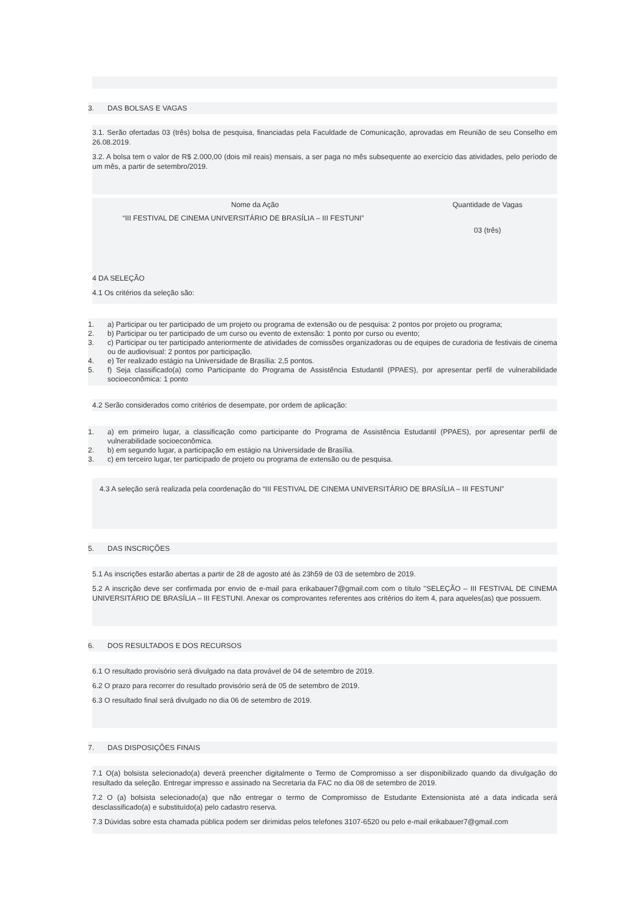3. DAS BOLSAS E VAGAS
3.1. Serão ofertadas 03 (três) bolsa de pesquisa, financiadas pela Faculdade de Comunicação, aprovadas em Reunião de seu Conselho em 26.08.2019.
3.2. A bolsa tem o valor de R$ 2.000,00 (dois mil reais) mensais, a ser paga no mês subsequente ao exercício das atividades, pelo período de um mês, a partir de setembro/2019.
| Nome da Ação | Quantidade de Vagas |
| --- | --- |
| “III FESTIVAL DE CINEMA UNIVERSITÁRIO DE BRASÍLIA – III FESTUNI” | 03 (três) |
4 DA SELEÇÃO
4.1 Os critérios da seleção são:
1. a) Participar ou ter participado de um projeto ou programa de extensão ou de pesquisa: 2 pontos por projeto ou programa;
2. b) Participar ou ter participado de um curso ou evento de extensão: 1 ponto por curso ou evento;
3. c) Participar ou ter participado anteriormente de atividades de comissões organizadoras ou de equipes de curadoria de festivais de cinema ou de audiovisual: 2 pontos por participação.
4. e) Ter realizado estágio na Universidade de Brasília: 2,5 pontos.
5. f) Seja classificado(a) como Participante do Programa de Assistência Estudantil (PPAES), por apresentar perfil de vulnerabilidade socioeconômica: 1 ponto
4.2 Serão considerados como critérios de desempate, por ordem de aplicação:
1. a) em primeiro lugar, a classificação como participante do Programa de Assistência Estudantil (PPAES), por apresentar perfil de vulnerabilidade socioeconômica.
2. b) em segundo lugar, a participação em estágio na Universidade de Brasília.
3. c) em terceiro lugar, ter participado de projeto ou programa de extensão ou de pesquisa.
4.3 A seleção será realizada pela coordenação do “III FESTIVAL DE CINEMA UNIVERSITÁRIO DE BRASÍLIA – III FESTUNI”
5. DAS INSCRIÇÕES
5.1 As inscrições estarão abertas a partir de 28 de agosto até às 23h59 de 03 de setembro de 2019.
5.2 A inscrição deve ser confirmada por envio de e-mail para erikabauer7@gmail.com com o título "SELEÇÃO – III FESTIVAL DE CINEMA UNIVERSITÁRIO DE BRASÍLIA – III FESTUNI. Anexar os comprovantes referentes aos critérios do item 4, para aqueles(as) que possuem.
6. DOS RESULTADOS E DOS RECURSOS
6.1 O resultado provisório será divulgado na data provável de 04 de setembro de 2019.
6.2 O prazo para recorrer do resultado provisório será de 05 de setembro de 2019.
6.3 O resultado final será divulgado no dia 06 de setembro de 2019.
7. DAS DISPOSIÇÕES FINAIS
7.1 O(a) bolsista selecionado(a) deverá preencher digitalmente o Termo de Compromisso a ser disponibilizado quando da divulgação do resultado da seleção. Entregar impresso e assinado na Secretaria da FAC no dia 08 de setembro de 2019.
7.2 O (a) bolsista selecionado(a) que não entregar o termo de Compromisso de Estudante Extensionista até a data indicada será desclassificado(a) e substituído(a) pelo cadastro reserva.
7.3 Dúvidas sobre esta chamada pública podem ser dirimidas pelos telefones 3107-6520 ou pelo e-mail erikabauer7@gmail.com